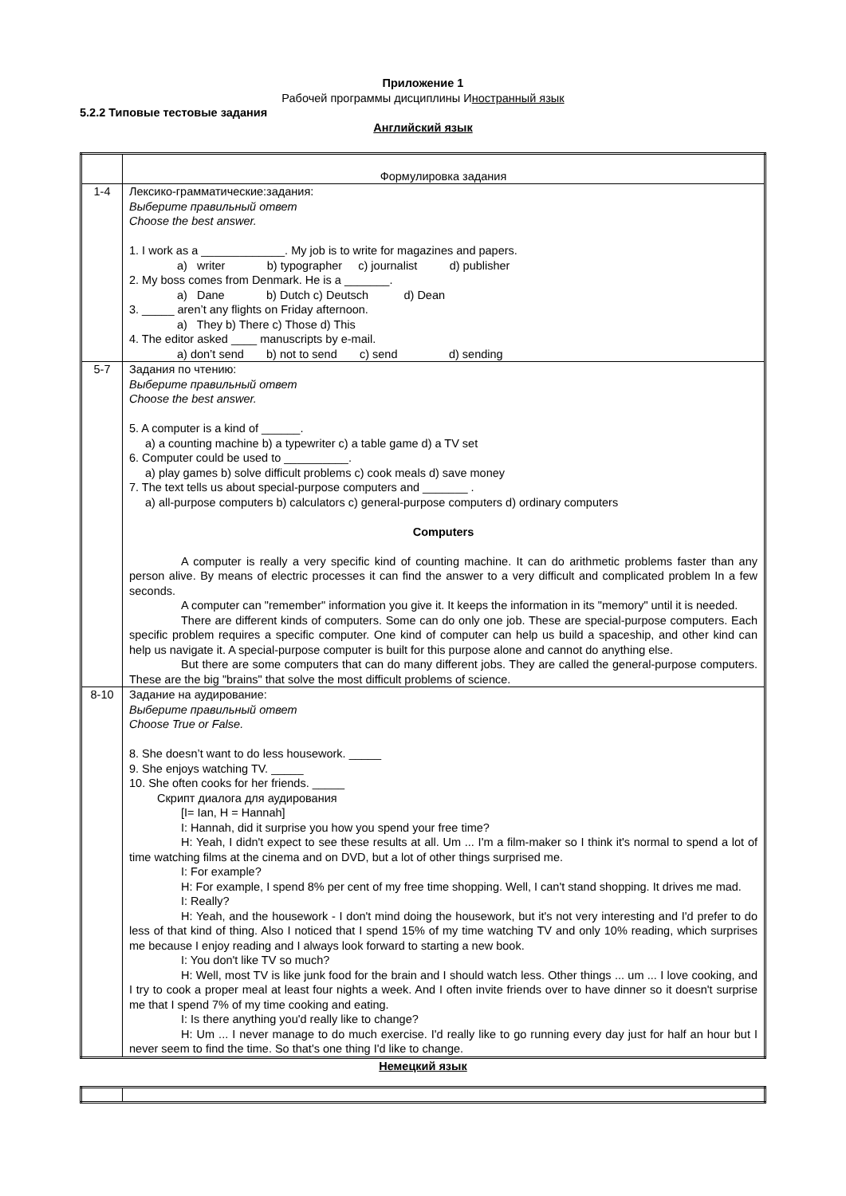Приложение 1
Рабочей программы дисциплины Иностранный язык
5.2.2 Типовые тестовые задания
Английский язык
| | Формулировка задания |
| 1-4 | Лексико-грамматические:задания: Выберите правильный ответ Choose the best answer. 1. I work as a _____________. My job is to write for magazines and papers. a) writer b) typographer c) journalist d) publisher 2. My boss comes from Denmark. He is a _______. a) Dane b) Dutch c) Deutsch d) Dean 3. _____ aren’t any flights on Friday afternoon. a) They b) There c) Those d) This 4. The editor asked ____ manuscripts by e-mail. a) don’t send b) not to send c) send d) sending |
| 5-7 | Задания по чтению: Выберите правильный ответ Choose the best answer. 5. A computer is a kind of ______. a) a counting machine b) a typewriter c) a table game d) a TV set 6. Computer could be used to __________. a) play games b) solve difficult problems c) cook meals d) save money 7. The text tells us about special-purpose computers and _______ . a) all-purpose computers b) calculators c) general-purpose computers d) ordinary computers Computers A computer is really a very specific kind of counting machine. It can do arithmetic problems faster than any person alive. By means of electric processes it can find the answer to a very difficult and complicated problem In a few seconds. A computer can "remember" information you give it. It keeps the information in its "memory" until it is needed. There are different kinds of computers. Some can do only one job. These are special-purpose computers. Each specific problem requires a specific computer. One kind of computer can help us build a spaceship, and other kind can help us navigate it. A special-purpose computer is built for this purpose alone and cannot do anything else. But there are some computers that can do many different jobs. They are called the general-purpose computers. These are the big "brains" that solve the most difficult problems of science. |
| 8-10 | Задание на аудирование: Выберите правильный ответ Choose True or False. 8. She doesn’t want to do less housework. _____ 9. She enjoys watching TV. _____ 10. She often cooks for her friends. _____ Скрипт диалога для аудирования [I= Ian, H = Hannah] I: Hannah, did it surprise you how you spend your free time? H: Yeah, I didn't expect to see these results at all. Um ... I'm a film-maker so I think it's normal to spend a lot of time watching films at the cinema and on DVD, but a lot of other things surprised me. I: For example? H: For example, I spend 8% per cent of my free time shopping. Well, I can't stand shopping. It drives me mad. I: Really? H: Yeah, and the housework - I don't mind doing the housework, but it's not very interesting and I'd prefer to do less of that kind of thing. Also I noticed that I spend 15% of my time watching TV and only 10% reading, which surprises me because I enjoy reading and I always look forward to starting a new book. I: You don't like TV so much? H: Well, most TV is like junk food for the brain and I should watch less. Other things ... um ... I love cooking, and I try to cook a proper meal at least four nights a week. And I often invite friends over to have dinner so it doesn't surprise me that I spend 7% of my time cooking and eating. I: Is there anything you'd really like to change? H: Um ... I never manage to do much exercise. I'd really like to go running every day just for half an hour but I never seem to find the time. So that's one thing I'd like to change. |
Немецкий язык